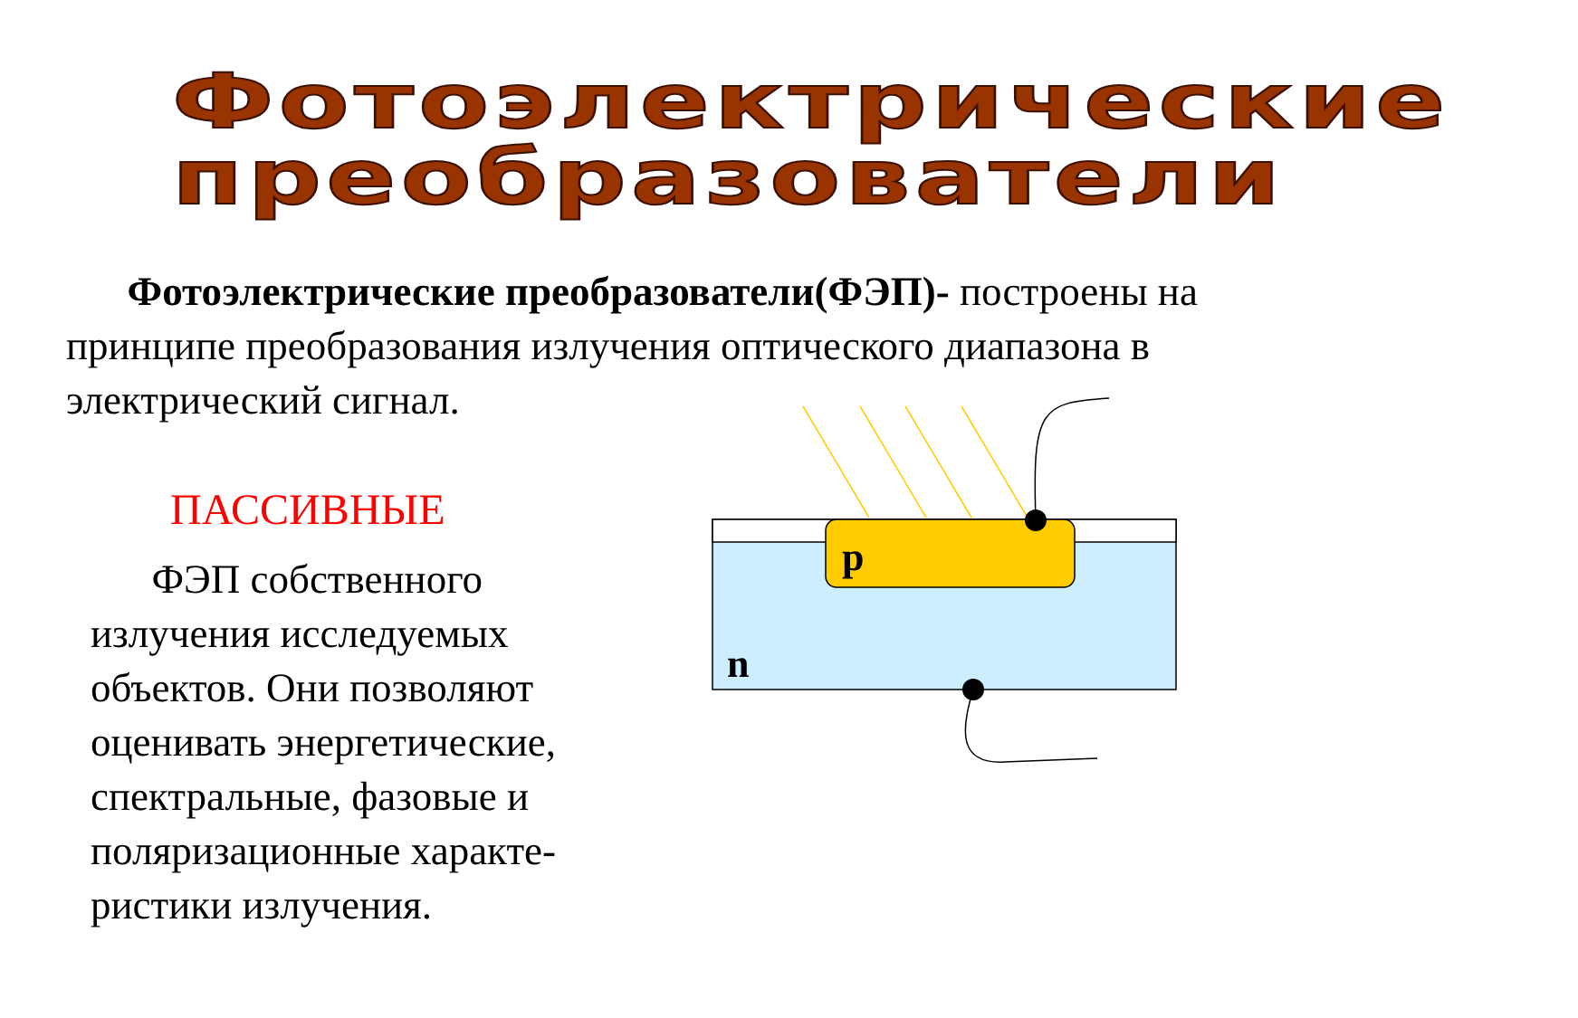Фотоэлектрические
преобразователи
Фотоэлектрические преобразователи(ФЭП)- построены на принципе преобразования излучения оптического диапазона в электрический сигнал.
ПАССИВНЫЕ
ФЭП собственного излучения исследуемых объектов. Они позволяют оценивать энергетические, спектральные, фазовые и поляризационные характе-ристики излучения.
p
n